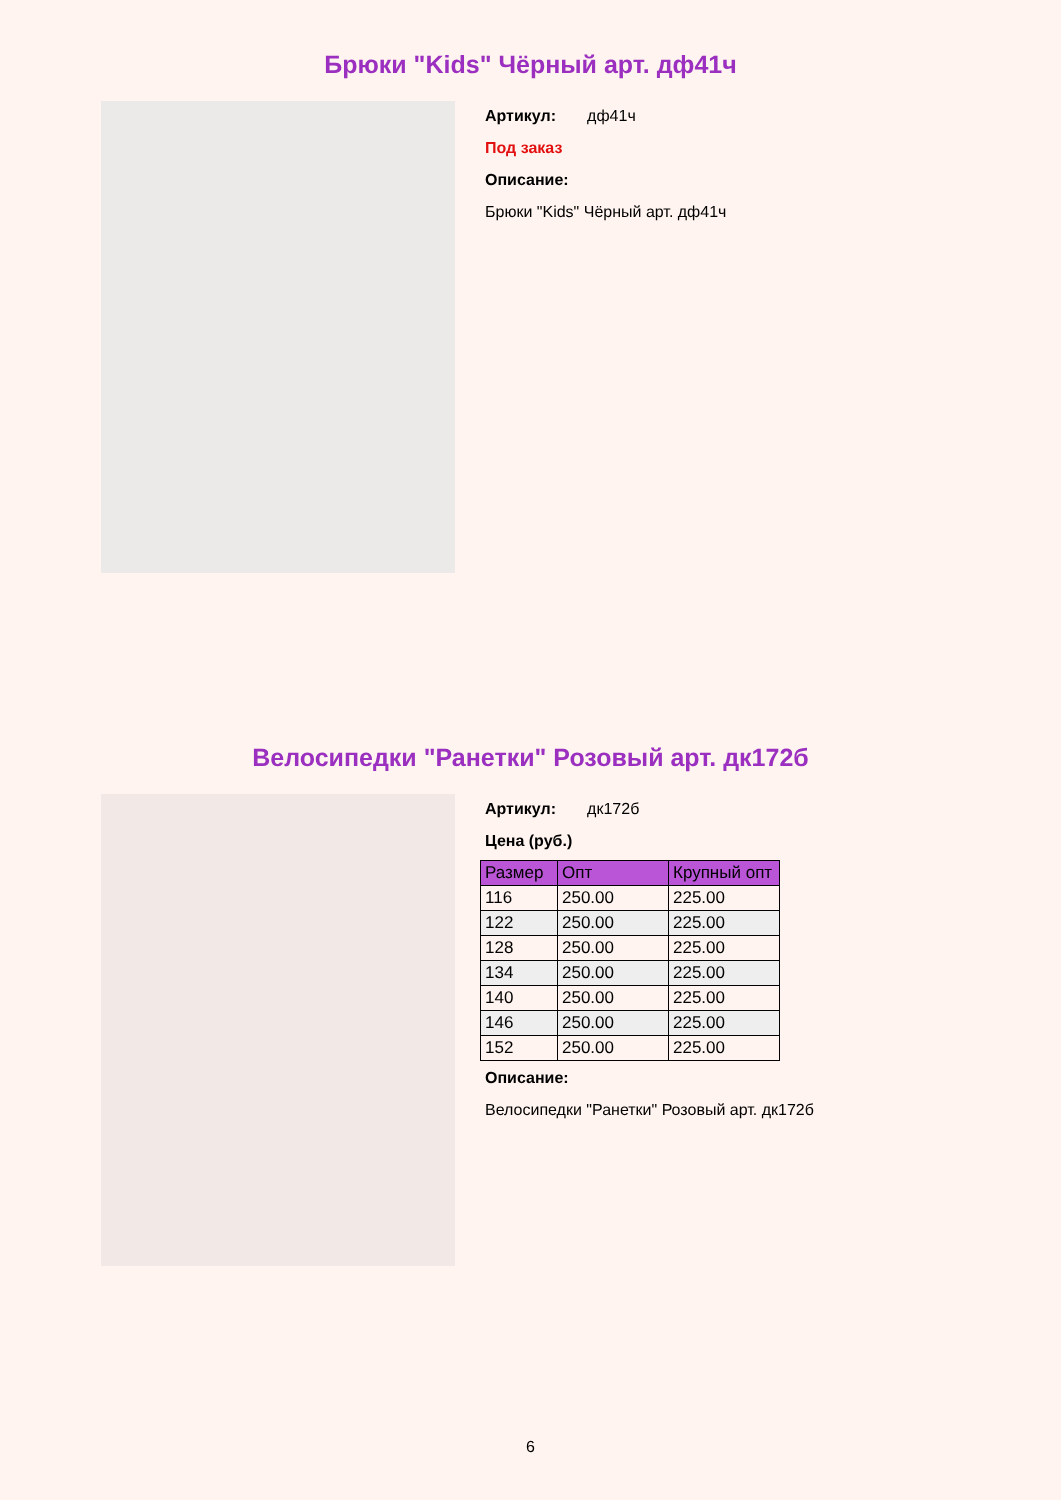Брюки "Kids" Чёрный арт. дф41ч
Артикул: дф41ч
Под заказ
Описание:
Брюки "Kids" Чёрный арт. дф41ч
Велосипедки "Ранетки" Розовый арт. дк172б
Артикул: дк172б
Цена (руб.)
| Размер | Опт | Крупный опт |
| --- | --- | --- |
| 116 | 250.00 | 225.00 |
| 122 | 250.00 | 225.00 |
| 128 | 250.00 | 225.00 |
| 134 | 250.00 | 225.00 |
| 140 | 250.00 | 225.00 |
| 146 | 250.00 | 225.00 |
| 152 | 250.00 | 225.00 |
Описание:
Велосипедки "Ранетки" Розовый арт. дк172б
6